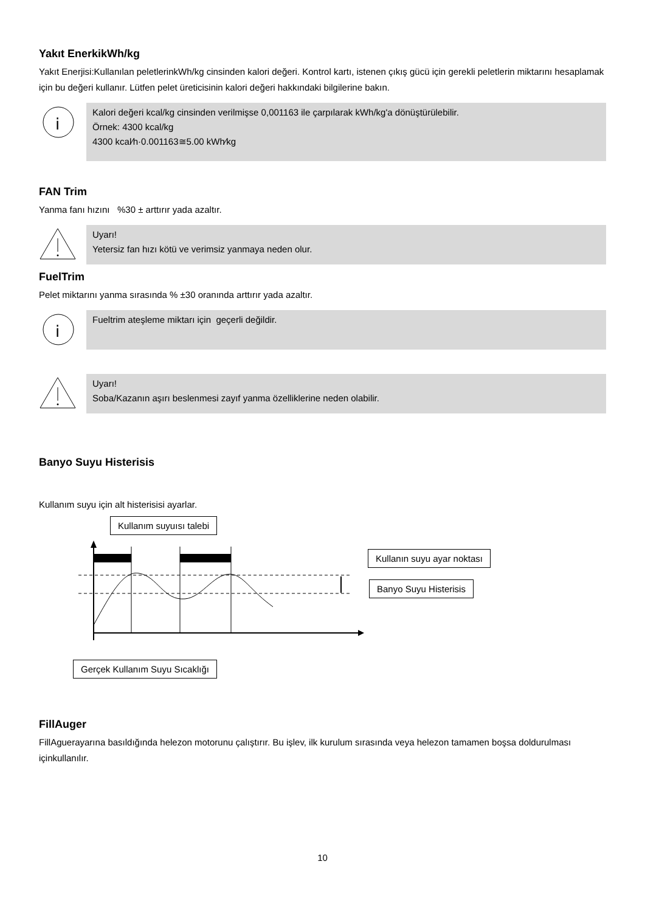Yakıt EnerkikWh/kg
Yakıt Enerjisi:Kullanılan peletlerinkWh/kg cinsinden kalori değeri. Kontrol kartı, istenen çıkış gücü için gerekli peletlerin miktarını hesaplamak için bu değeri kullanır. Lütfen pelet üreticisinin kalori değeri hakkındaki bilgilerine bakın.
i
Kalori değeri kcal/kg cinsinden verilmişse 0,001163 ile çarpılarak kWh/kg'a dönüştürülebilir.
Örnek: 4300 kcal/kg
4300 kcal⁄h·0.001163≅5.00 kWh⁄kg
FAN Trim
Yanma fanı hızını %30 ± arttırır yada azaltır.
Uyarı!
Yetersiz fan hızı kötü ve verimsiz yanmaya neden olur.
FuelTrim
Pelet miktarını yanma sırasında % ±30 oranında arttırır yada azaltır.
i
Fueltrim ateşleme miktarı için geçerli değildir.
Uyarı!
Soba/Kazanın aşırı beslenmesi zayıf yanma özelliklerine neden olabilir.
Banyo Suyu Histerisis
Kullanım suyu için alt histerisisi ayarlar.
Kullanım suyuısı talebi
Kullanın suyu ayar noktası
Banyo Suyu Histerisis
Gerçek Kullanım Suyu Sıcaklığı
FillAuger
FillAguerayarına basıldığında helezon motorunu çalıştırır. Bu işlev, ilk kurulum sırasında veya helezon tamamen boşsa doldurulması içinkullanılır.
10